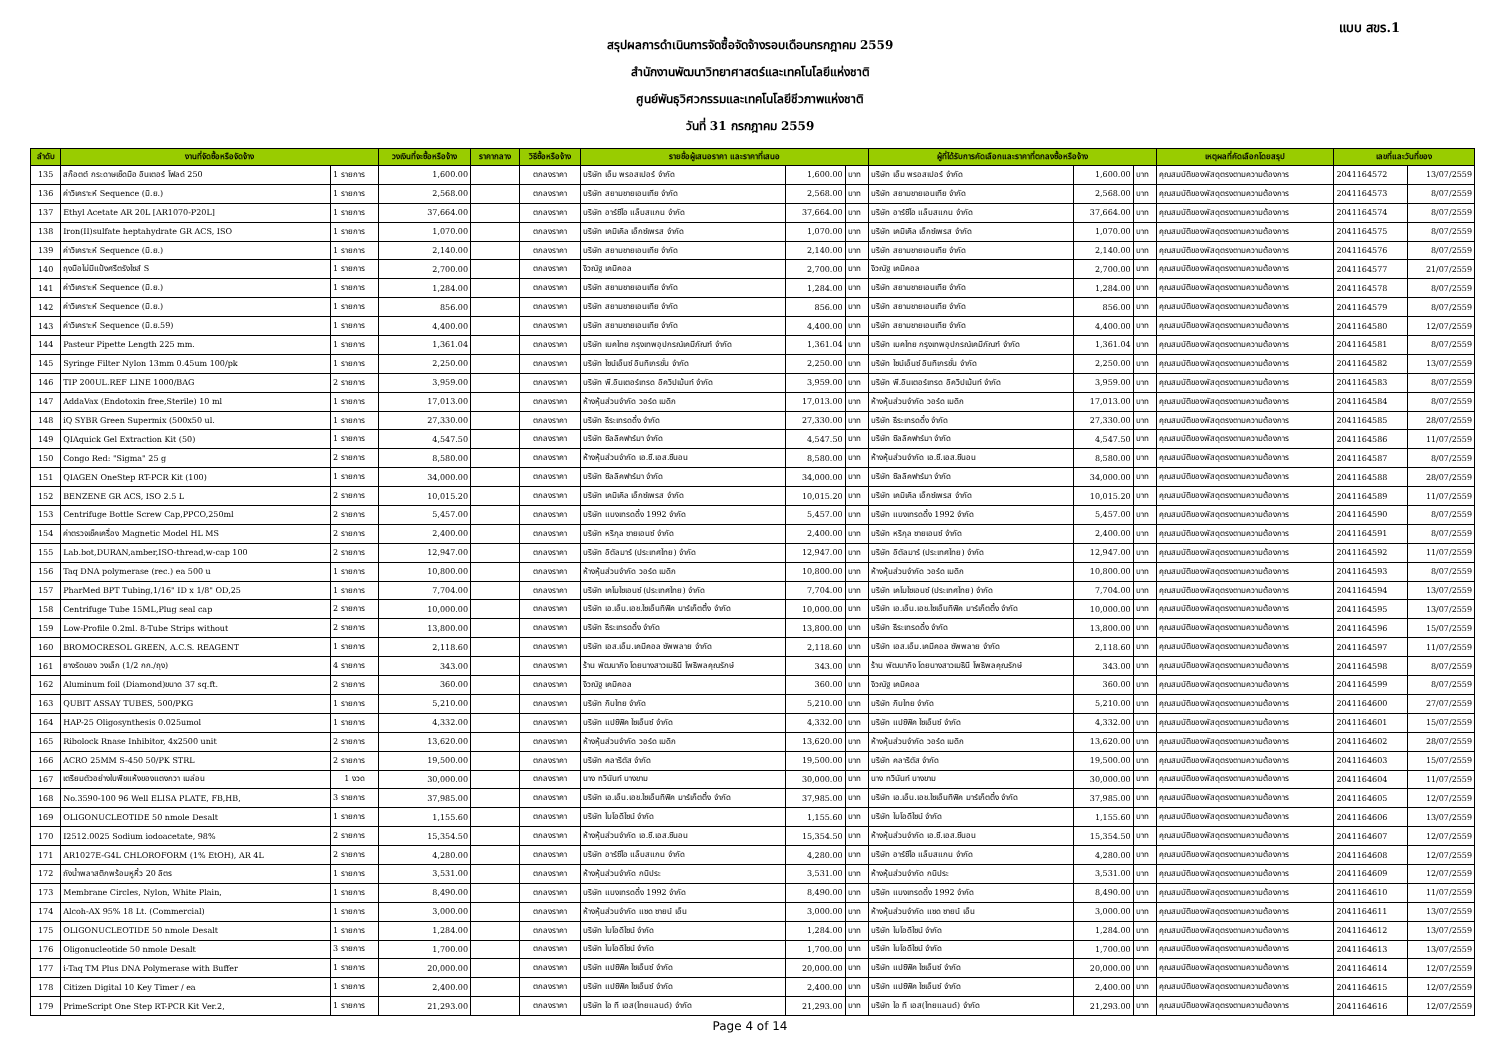แบบ สขร.1
สรุปผลการดำเนินการจัดซื้อจัดจ้างรอบเดือนกรกฎาคม 2559
สำนักงานพัฒนาวิทยาศาสตร์และเทคโนโลยีแห่งชาติ
ศูนย์พันธุวิศวกรรมและเทคโนโลยีชีวภาพแห่งชาติ
วันที่ 31 กรกฎาคม 2559
| ลำดับ | งานที่จัดซื้อหรือจัดจ้าง | | วงเงินที่จะซื้อหรือจ้าง | ราคากลาง | วิธีซื้อหรือจ้าง | รายชื่อผู้เสนอราคา และราคาที่เสนอ | | | ผู้ที่ได้รับการคัดเลือกและราคาที่ตกลงซื้อหรือจ้าง | | | เหตุผลที่คัดเลือกโดยสรุป | เลขที่และวันที่ของ | |
| --- | --- | --- | --- | --- | --- | --- | --- | --- | --- | --- | --- | --- | --- | --- |
| 135 | สก๊อตต์ กระดาษเช็ดมือ อินเตอร์ โฟลด์ 250 | 1 รายการ | 1,600.00 | | ตกลงราคา | บริษัท เอ็ม พรอสเปอร์ จำกัด | 1,600.00 | บาท | บริษัท เอ็ม พรอสเปอร์ จำกัด | 1,600.00 | บาท | คุณสมบัติของพัสดุตรงตามความต้องการ | 2041164572 | 13/07/2559 |
| 136 | ค่าวิเคราะห์ Sequence (มิ.ย.) | 1 รายการ | 2,568.00 | | ตกลงราคา | บริษัท สยามชายเอนเทีย จำกัด | 2,568.00 | บาท | บริษัท สยามชายเอนเทีย จำกัด | 2,568.00 | บาท | คุณสมบัติของพัสดุตรงตามความต้องการ | 2041164573 | 8/07/2559 |
| 137 | Ethyl Acetate AR 20L [AR1070-P20L] | 1 รายการ | 37,664.00 | | ตกลงราคา | บริษัท อาร์ซีไอ แล็บสแกน จำกัด | 37,664.00 | บาท | บริษัท อาร์ซีไอ แล็บสแกน จำกัด | 37,664.00 | บาท | คุณสมบัติของพัสดุตรงตามความต้องการ | 2041164574 | 8/07/2559 |
| 138 | Iron(II)sulfate heptahydrate GR ACS, ISO | 1 รายการ | 1,070.00 | | ตกลงราคา | บริษัท เคมิเคิล เอ็กซ์เพรส จำกัด | 1,070.00 | บาท | บริษัท เคมิเคิล เอ็กซ์เพรส จำกัด | 1,070.00 | บาท | คุณสมบัติของพัสดุตรงตามความต้องการ | 2041164575 | 8/07/2559 |
| 139 | ค่าวิเคราะห์ Sequence (มิ.ย.) | 1 รายการ | 2,140.00 | | ตกลงราคา | บริษัท สยามชายเอนเทีย จำกัด | 2,140.00 | บาท | บริษัท สยามชายเอนเทีย จำกัด | 2,140.00 | บาท | คุณสมบัติของพัสดุตรงตามความต้องการ | 2041164576 | 8/07/2559 |
| 140 | ถุงมือไม่มีแป้งศรีตรังไซส์ S | 1 รายการ | 2,700.00 | | ตกลงราคา | จิวณัฐ เคมิคอล | 2,700.00 | บาท | จิวณัฐ เคมิคอล | 2,700.00 | บาท | คุณสมบัติของพัสดุตรงตามความต้องการ | 2041164577 | 21/07/2559 |
| 141 | ค่าวิเคราะห์ Sequence (มิ.ย.) | 1 รายการ | 1,284.00 | | ตกลงราคา | บริษัท สยามชายเอนเทีย จำกัด | 1,284.00 | บาท | บริษัท สยามชายเอนเทีย จำกัด | 1,284.00 | บาท | คุณสมบัติของพัสดุตรงตามความต้องการ | 2041164578 | 8/07/2559 |
| 142 | ค่าวิเคราะห์ Sequence (มิ.ย.) | 1 รายการ | 856.00 | | ตกลงราคา | บริษัท สยามชายเอนเทีย จำกัด | 856.00 | บาท | บริษัท สยามชายเอนเทีย จำกัด | 856.00 | บาท | คุณสมบัติของพัสดุตรงตามความต้องการ | 2041164579 | 8/07/2559 |
| 143 | ค่าวิเคราะห์ Sequence (มิ.ย.59) | 1 รายการ | 4,400.00 | | ตกลงราคา | บริษัท สยามชายเอนเทีย จำกัด | 4,400.00 | บาท | บริษัท สยามชายเอนเทีย จำกัด | 4,400.00 | บาท | คุณสมบัติของพัสดุตรงตามความต้องการ | 2041164580 | 12/07/2559 |
| 144 | Pasteur Pipette Length 225 mm. | 1 รายการ | 1,361.04 | | ตกลงราคา | บริษัท เบคไทย กรุงเทพอุปกรณ์เคมีภัณฑ์ จำกัด | 1,361.04 | บาท | บริษัท เบคไทย กรุงเทพอุปกรณ์เคมีภัณฑ์ จำกัด | 1,361.04 | บาท | คุณสมบัติของพัสดุตรงตามความต้องการ | 2041164581 | 8/07/2559 |
| 145 | Syringe Filter Nylon 13mm 0.45um 100/pk | 1 รายการ | 2,250.00 | | ตกลงราคา | บริษัท ไซน์เอ็นซ์ อินทิเกรชั่น จำกัด | 2,250.00 | บาท | บริษัท ไซน์เอ็นซ์ อินทิเกรชั่น จำกัด | 2,250.00 | บาท | คุณสมบัติของพัสดุตรงตามความต้องการ | 2041164582 | 13/07/2559 |
| 146 | TIP 200UL.REF LINE 1000/BAG | 2 รายการ | 3,959.00 | | ตกลงราคา | บริษัท พี.อินเตอร์เทรด อิควิปเม้นท์ จำกัด | 3,959.00 | บาท | บริษัท พี.อินเตอร์เทรด อิควิปเม้นท์ จำกัด | 3,959.00 | บาท | คุณสมบัติของพัสดุตรงตามความต้องการ | 2041164583 | 8/07/2559 |
| 147 | AddaVax (Endotoxin free,Sterile) 10 ml | 1 รายการ | 17,013.00 | | ตกลงราคา | ห้างหุ้นส่วนจำกัด วอร์ด เมดิก | 17,013.00 | บาท | ห้างหุ้นส่วนจำกัด วอร์ด เมดิก | 17,013.00 | บาท | คุณสมบัติของพัสดุตรงตามความต้องการ | 2041164584 | 8/07/2559 |
| 148 | iQ SYBR Green Supermix (500x50 ul. | 1 รายการ | 27,330.00 | | ตกลงราคา | บริษัท ธีระเทรดดิ้ง จำกัด | 27,330.00 | บาท | บริษัท ธีระเทรดดิ้ง จำกัด | 27,330.00 | บาท | คุณสมบัติของพัสดุตรงตามความต้องการ | 2041164585 | 28/07/2559 |
| 149 | QIAquick Gel Extraction Kit (50) | 1 รายการ | 4,547.50 | | ตกลงราคา | บริษัท ซิลลิคฟาร์มา จำกัด | 4,547.50 | บาท | บริษัท ซิลลิคฟาร์มา จำกัด | 4,547.50 | บาท | คุณสมบัติของพัสดุตรงตามความต้องการ | 2041164586 | 11/07/2559 |
| 150 | Congo Red: "Sigma" 25 g | 2 รายการ | 8,580.00 | | ตกลงราคา | ห้างหุ้นส่วนจำกัด เอ.ซี.เอส.ซีนอน | 8,580.00 | บาท | ห้างหุ้นส่วนจำกัด เอ.ซี.เอส.ซีนอน | 8,580.00 | บาท | คุณสมบัติของพัสดุตรงตามความต้องการ | 2041164587 | 8/07/2559 |
| 151 | QIAGEN OneStep RT-PCR Kit (100) | 1 รายการ | 34,000.00 | | ตกลงราคา | บริษัท ซิลลิคฟาร์มา จำกัด | 34,000.00 | บาท | บริษัท ซิลลิคฟาร์มา จำกัด | 34,000.00 | บาท | คุณสมบัติของพัสดุตรงตามความต้องการ | 2041164588 | 28/07/2559 |
| 152 | BENZENE GR ACS, ISO 2.5 L | 2 รายการ | 10,015.20 | | ตกลงราคา | บริษัท เคมิเคิล เอ็กซ์เพรส จำกัด | 10,015.20 | บาท | บริษัท เคมิเคิล เอ็กซ์เพรส จำกัด | 10,015.20 | บาท | คุณสมบัติของพัสดุตรงตามความต้องการ | 2041164589 | 11/07/2559 |
| 153 | Centrifuge Bottle Screw Cap,PPCO,250ml | 2 รายการ | 5,457.00 | | ตกลงราคา | บริษัท แบงเทรดดิ้ง 1992 จำกัด | 5,457.00 | บาท | บริษัท แบงเทรดดิ้ง 1992 จำกัด | 5,457.00 | บาท | คุณสมบัติของพัสดุตรงตามความต้องการ | 2041164590 | 8/07/2559 |
| 154 | ค่าตรวจเช็คเครื่อง Magnetic Model HL MS | 2 รายการ | 2,400.00 | | ตกลงราคา | บริษัท หริกุล ซายเอนซ์ จำกัด | 2,400.00 | บาท | บริษัท หริกุล ซายเอนซ์ จำกัด | 2,400.00 | บาท | คุณสมบัติของพัสดุตรงตามความต้องการ | 2041164591 | 8/07/2559 |
| 155 | Lab.bot,DURAN,amber,ISO-thread,w-cap 100 | 2 รายการ | 12,947.00 | | ตกลงราคา | บริษัท อิตัลมาร์ (ประเทศไทย) จำกัด | 12,947.00 | บาท | บริษัท อิตัลมาร์ (ประเทศไทย) จำกัด | 12,947.00 | บาท | คุณสมบัติของพัสดุตรงตามความต้องการ | 2041164592 | 11/07/2559 |
| 156 | Taq DNA polymerase (rec.) ea 500 u | 1 รายการ | 10,800.00 | | ตกลงราคา | ห้างหุ้นส่วนจำกัด วอร์ด เมดิก | 10,800.00 | บาท | ห้างหุ้นส่วนจำกัด วอร์ด เมดิก | 10,800.00 | บาท | คุณสมบัติของพัสดุตรงตามความต้องการ | 2041164593 | 8/07/2559 |
| 157 | PharMed BPT Tubing,1/16" ID x 1/8" OD,25 | 1 รายการ | 7,704.00 | | ตกลงราคา | บริษัท เคโมไซเอนซ์ (ประเทศไทย) จำกัด | 7,704.00 | บาท | บริษัท เคโมไซเอนซ์ (ประเทศไทย) จำกัด | 7,704.00 | บาท | คุณสมบัติของพัสดุตรงตามความต้องการ | 2041164594 | 13/07/2559 |
| 158 | Centrifuge Tube 15ML,Plug seal cap | 2 รายการ | 10,000.00 | | ตกลงราคา | บริษัท เอ.เอ็น.เอช.ไซเอ็นทิฟิค มาร์เก็ตติ้ง จำกัด | 10,000.00 | บาท | บริษัท เอ.เอ็น.เอช.ไซเอ็นทิฟิค มาร์เก็ตติ้ง จำกัด | 10,000.00 | บาท | คุณสมบัติของพัสดุตรงตามความต้องการ | 2041164595 | 13/07/2559 |
| 159 | Low-Profile 0.2ml. 8-Tube Strips without | 2 รายการ | 13,800.00 | | ตกลงราคา | บริษัท ธีระเทรดดิ้ง จำกัด | 13,800.00 | บาท | บริษัท ธีระเทรดดิ้ง จำกัด | 13,800.00 | บาท | คุณสมบัติของพัสดุตรงตามความต้องการ | 2041164596 | 15/07/2559 |
| 160 | BROMOCRESOL GREEN, A.C.S. REAGENT | 1 รายการ | 2,118.60 | | ตกลงราคา | บริษัท เอส.เอ็ม.เคมีคอล ซัพพลาย จำกัด | 2,118.60 | บาท | บริษัท เอส.เอ็ม.เคมีคอล ซัพพลาย จำกัด | 2,118.60 | บาท | คุณสมบัติของพัสดุตรงตามความต้องการ | 2041164597 | 11/07/2559 |
| 161 | ยางรัดของ วงเล็ก (1/2 กก./ถุง) | 4 รายการ | 343.00 | | ตกลงราคา | ร้าน พัฒนากิจ โดยนางสาวเมธินี โพธิพลคุณรักษ์ | 343.00 | บาท | ร้าน พัฒนากิจ โดยนางสาวเมธินี โพธิพลคุณรักษ์ | 343.00 | บาท | คุณสมบัติของพัสดุตรงตามความต้องการ | 2041164598 | 8/07/2559 |
| 162 | Aluminum foil (Diamond)ขนาด 37 sq.ft. | 2 รายการ | 360.00 | | ตกลงราคา | จิวณัฐ เคมิคอล | 360.00 | บาท | จิวณัฐ เคมิคอล | 360.00 | บาท | คุณสมบัติของพัสดุตรงตามความต้องการ | 2041164599 | 8/07/2559 |
| 163 | QUBIT ASSAY TUBES, 500/PKG | 1 รายการ | 5,210.00 | | ตกลงราคา | บริษัท กิบไทย จำกัด | 5,210.00 | บาท | บริษัท กิบไทย จำกัด | 5,210.00 | บาท | คุณสมบัติของพัสดุตรงตามความต้องการ | 2041164600 | 27/07/2559 |
| 164 | HAP-25 Oligosynthesis 0.025umol | 1 รายการ | 4,332.00 | | ตกลงราคา | บริษัท แปซิฟิค ไซเอ็นซ์ จำกัด | 4,332.00 | บาท | บริษัท แปซิฟิค ไซเอ็นซ์ จำกัด | 4,332.00 | บาท | คุณสมบัติของพัสดุตรงตามความต้องการ | 2041164601 | 15/07/2559 |
| 165 | Ribolock Rnase Inhibitor, 4x2500 unit | 2 รายการ | 13,620.00 | | ตกลงราคา | ห้างหุ้นส่วนจำกัด วอร์ด เมดิก | 13,620.00 | บาท | ห้างหุ้นส่วนจำกัด วอร์ด เมดิก | 13,620.00 | บาท | คุณสมบัติของพัสดุตรงตามความต้องการ | 2041164602 | 28/07/2559 |
| 166 | ACRO 25MM S-450 50/PK STRL | 2 รายการ | 19,500.00 | | ตกลงราคา | บริษัท คลาริตัส จำกัด | 19,500.00 | บาท | บริษัท คลาริตัส จำกัด | 19,500.00 | บาท | คุณสมบัติของพัสดุตรงตามความต้องการ | 2041164603 | 15/07/2559 |
| 167 | เตรียมตัวอย่างใบพืชแห้งของแตงกวา เมล่อน | 1 งวด | 30,000.00 | | ตกลงราคา | นาง ทวินันท์ บางขาม | 30,000.00 | บาท | นาง ทวินันท์ บางขาม | 30,000.00 | บาท | คุณสมบัติของพัสดุตรงตามความต้องการ | 2041164604 | 11/07/2559 |
| 168 | No.3590-100 96 Well ELISA PLATE, FB,HB, | 3 รายการ | 37,985.00 | | ตกลงราคา | บริษัท เอ.เอ็น.เอช.ไซเอ็นทิฟิค มาร์เก็ตติ้ง จำกัด | 37,985.00 | บาท | บริษัท เอ.เอ็น.เอช.ไซเอ็นทิฟิค มาร์เก็ตติ้ง จำกัด | 37,985.00 | บาท | คุณสมบัติของพัสดุตรงตามความต้องการ | 2041164605 | 12/07/2559 |
| 169 | OLIGONUCLEOTIDE 50 nmole Desalt | 1 รายการ | 1,155.60 | | ตกลงราคา | บริษัท ไบโอดีไซน์ จำกัด | 1,155.60 | บาท | บริษัท ไบโอดีไซน์ จำกัด | 1,155.60 | บาท | คุณสมบัติของพัสดุตรงตามความต้องการ | 2041164606 | 13/07/2559 |
| 170 | I2512.0025 Sodium iodoacetate, 98% | 2 รายการ | 15,354.50 | | ตกลงราคา | ห้างหุ้นส่วนจำกัด เอ.ซี.เอส.ซีนอน | 15,354.50 | บาท | ห้างหุ้นส่วนจำกัด เอ.ซี.เอส.ซีนอน | 15,354.50 | บาท | คุณสมบัติของพัสดุตรงตามความต้องการ | 2041164607 | 12/07/2559 |
| 171 | AR1027E-G4L CHLOROFORM (1% EtOH), AR 4L | 2 รายการ | 4,280.00 | | ตกลงราคา | บริษัท อาร์ซีไอ แล็บสแกน จำกัด | 4,280.00 | บาท | บริษัท อาร์ซีไอ แล็บสแกน จำกัด | 4,280.00 | บาท | คุณสมบัติของพัสดุตรงตามความต้องการ | 2041164608 | 12/07/2559 |
| 172 | ถังน้ำพลาสติกพร้อมหูหิ้ว 20 ลิตร | 1 รายการ | 3,531.00 | | ตกลงราคา | ห้างหุ้นส่วนจำกัด กนิประ | 3,531.00 | บาท | ห้างหุ้นส่วนจำกัด กนิประ | 3,531.00 | บาท | คุณสมบัติของพัสดุตรงตามความต้องการ | 2041164609 | 12/07/2559 |
| 173 | Membrane Circles, Nylon, White Plain, | 1 รายการ | 8,490.00 | | ตกลงราคา | บริษัท แบงเทรดดิ้ง 1992 จำกัด | 8,490.00 | บาท | บริษัท แบงเทรดดิ้ง 1992 จำกัด | 8,490.00 | บาท | คุณสมบัติของพัสดุตรงตามความต้องการ | 2041164610 | 11/07/2559 |
| 174 | Alcoh-AX 95% 18 Lt. (Commercial) | 1 รายการ | 3,000.00 | | ตกลงราคา | ห้างหุ้นส่วนจำกัด แซด ซายน์ เอ็น | 3,000.00 | บาท | ห้างหุ้นส่วนจำกัด แซด ซายน์ เอ็น | 3,000.00 | บาท | คุณสมบัติของพัสดุตรงตามความต้องการ | 2041164611 | 13/07/2559 |
| 175 | OLIGONUCLEOTIDE 50 nmole Desalt | 1 รายการ | 1,284.00 | | ตกลงราคา | บริษัท ไบโอดีไซน์ จำกัด | 1,284.00 | บาท | บริษัท ไบโอดีไซน์ จำกัด | 1,284.00 | บาท | คุณสมบัติของพัสดุตรงตามความต้องการ | 2041164612 | 13/07/2559 |
| 176 | Oligonucleotide 50 nmole Desalt | 3 รายการ | 1,700.00 | | ตกลงราคา | บริษัท ไบโอดีไซน์ จำกัด | 1,700.00 | บาท | บริษัท ไบโอดีไซน์ จำกัด | 1,700.00 | บาท | คุณสมบัติของพัสดุตรงตามความต้องการ | 2041164613 | 13/07/2559 |
| 177 | i-Taq TM Plus DNA Polymerase with Buffer | 1 รายการ | 20,000.00 | | ตกลงราคา | บริษัท แปซิฟิค ไซเอ็นซ์ จำกัด | 20,000.00 | บาท | บริษัท แปซิฟิค ไซเอ็นซ์ จำกัด | 20,000.00 | บาท | คุณสมบัติของพัสดุตรงตามความต้องการ | 2041164614 | 12/07/2559 |
| 178 | Citizen Digital 10 Key Timer / ea | 1 รายการ | 2,400.00 | | ตกลงราคา | บริษัท แปซิฟิค ไซเอ็นซ์ จำกัด | 2,400.00 | บาท | บริษัท แปซิฟิค ไซเอ็นซ์ จำกัด | 2,400.00 | บาท | คุณสมบัติของพัสดุตรงตามความต้องการ | 2041164615 | 12/07/2559 |
| 179 | PrimeScript One Step RT-PCR Kit Ver.2, | 1 รายการ | 21,293.00 | | ตกลงราคา | บริษัท ไอ ที เอส(ไทยแลนด์) จำกัด | 21,293.00 | บาท | บริษัท ไอ ที เอส(ไทยแลนด์) จำกัด | 21,293.00 | บาท | คุณสมบัติของพัสดุตรงตามความต้องการ | 2041164616 | 12/07/2559 |
Page 4 of 14